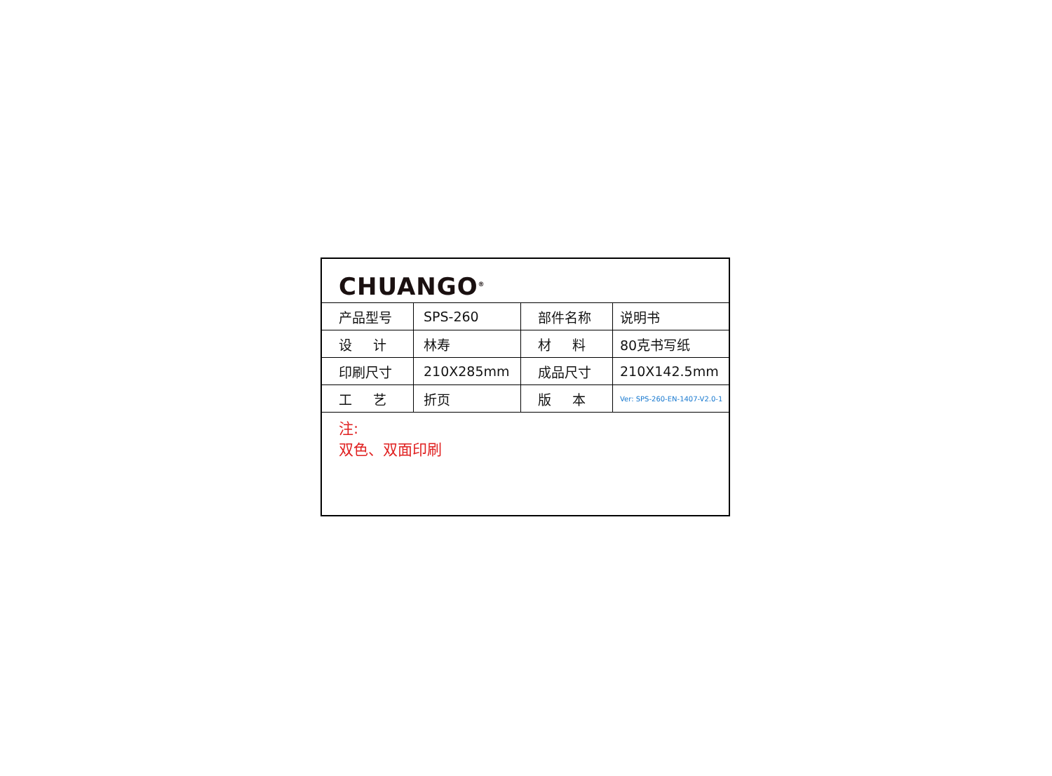CHUANGO<sup>®</sup>
| 产品型号 | SPS-260 | 部件名称 | 说明书 |
| 设 计 | 林寿 | 材 料 | 80克书写纸 |
| 印刷尺寸 | 210X285mm | 成品尺寸 | 210X142.5mm |
| 工 艺 | 折页 | 版 本 | Ver: SPS-260-EN-1407-V2.0-1 |
注:
双色、双面印刷